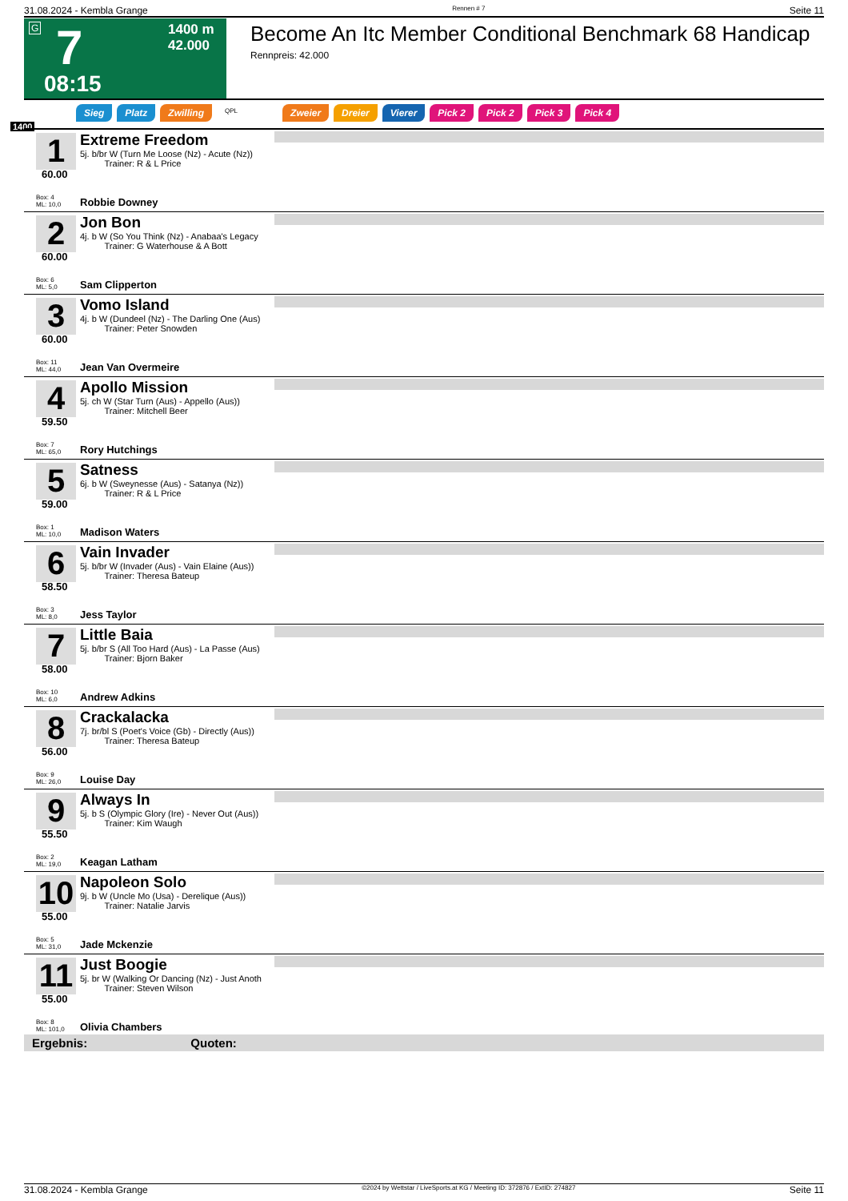31.08.2024 - Kembla Grange Rennen # 7 Seite 11
G 7 1400 m
42.000
08:15
Become An Itc Member Conditional Benchmark 68 Handicap
Rennpreis: 42.000
Sieg Platz Zwilling QPL Zweier Dreier Vierer Pick 2 Pick 2 Pick 3 Pick 4
1400
1
60.00
Extreme Freedom
5j. b/br W (Turn Me Loose (Nz) - Acute (Nz))
Trainer: R & L Price
Box: 4
ML: 10,0
Robbie Downey
2
60.00
Jon Bon
4j. b W (So You Think (Nz) - Anabaa's Legacy
Trainer: G Waterhouse & A Bott
Box: 6
ML: 5,0
Sam Clipperton
3
60.00
Vomo Island
4j. b W (Dundeel (Nz) - The Darling One (Aus)
Trainer: Peter Snowden
Box: 11
ML: 44,0
Jean Van Overmeire
4
59.50
Apollo Mission
5j. ch W (Star Turn (Aus) - Appello (Aus))
Trainer: Mitchell Beer
Box: 7
ML: 65,0
Rory Hutchings
5
59.00
Satness
6j. b W (Sweynesse (Aus) - Satanya (Nz))
Trainer: R & L Price
Box: 1
ML: 10,0
Madison Waters
6
58.50
Vain Invader
5j. b/br W (Invader (Aus) - Vain Elaine (Aus))
Trainer: Theresa Bateup
Box: 3
ML: 8,0
Jess Taylor
7
58.00
Little Baia
5j. b/br S (All Too Hard (Aus) - La Passe (Aus)
Trainer: Bjorn Baker
Box: 10
ML: 6,0
Andrew Adkins
8
56.00
Crackalacka
7j. br/bl S (Poet's Voice (Gb) - Directly (Aus))
Trainer: Theresa Bateup
Box: 9
ML: 26,0
Louise Day
9
55.50
Always In
5j. b S (Olympic Glory (Ire) - Never Out (Aus))
Trainer: Kim Waugh
Box: 2
ML: 19,0
Keagan Latham
10
55.00
Napoleon Solo
9j. b W (Uncle Mo (Usa) - Derelique (Aus))
Trainer: Natalie Jarvis
Box: 5
ML: 31,0
Jade Mckenzie
11
55.00
Just Boogie
5j. br W (Walking Or Dancing (Nz) - Just Anoth
Trainer: Steven Wilson
Box: 8
ML: 101,0
Olivia Chambers
Ergebnis: Quoten:
31.08.2024 - Kembla Grange ©2024 by Wettstar / LiveSports.at KG / Meeting ID: 372876 / ExtID: 274827 Seite 11